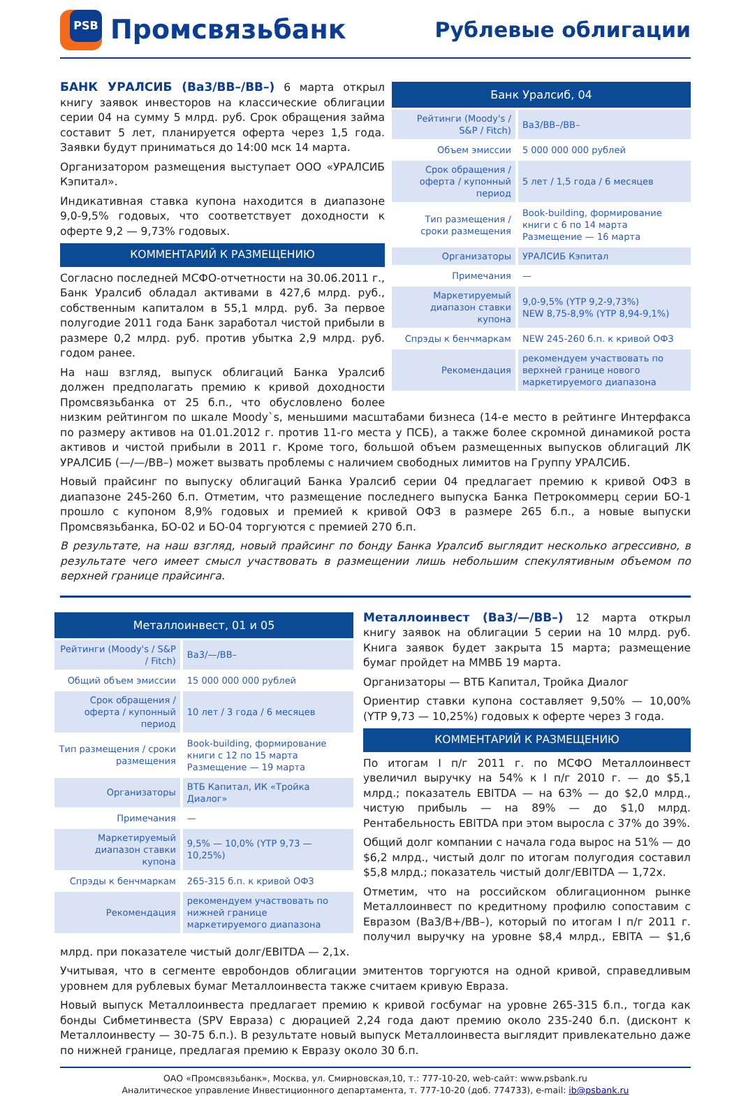PSB
Промсвязьбанк
Рублевые облигации
| Банк Уралсиб, 04 | |
| --- | --- |
| Рейтинги (Moody's / S&P / Fitch) | Ba3/BB–/BB– |
| Объем эмиссии | 5 000 000 000 рублей |
| Срок обращения / оферта / купонный период | 5 лет / 1,5 года / 6 месяцев |
| Тип размещения / сроки размещения | Book-building, формирование книги с 6 по 14 марта Размещение — 16 марта |
| Организаторы | УРАЛСИБ Кэпитал |
| Примечания | — |
| Маркетируемый диапазон ставки купона | 9,0-9,5% (YTP 9,2-9,73%) NEW 8,75-8,9% (YTP 8,94-9,1%) |
| Спрэды к бенчмаркам | NEW 245-260 б.п. к кривой ОФЗ |
| Рекомендация | рекомендуем участвовать по верхней границе нового маркетируемого диапазона |
БАНК УРАЛСИБ (Ba3/BB–/BB–) 6 марта открыл книгу заявок инвесторов на классические облигации серии 04 на сумму 5 млрд. руб. Срок обращения займа составит 5 лет, планируется оферта через 1,5 года. Заявки будут приниматься до 14:00 мск 14 марта.
Организатором размещения выступает ООО «УРАЛСИБ Кэпитал».
Индикативная ставка купона находится в диапазоне 9,0-9,5% годовых, что соответствует доходности к оферте 9,2 — 9,73% годовых.
КОММЕНТАРИЙ К РАЗМЕЩЕНИЮ
Согласно последней МСФО-отчетности на 30.06.2011 г., Банк Уралсиб обладал активами в 427,6 млрд. руб., собственным капиталом в 55,1 млрд. руб. За первое полугодие 2011 года Банк заработал чистой прибыли в размере 0,2 млрд. руб. против убытка 2,9 млрд. руб. годом ранее.
На наш взгляд, выпуск облигаций Банка Уралсиб должен предполагать премию к кривой доходности Промсвязьбанка от 25 б.п., что обусловлено более низким рейтингом по шкале Moody`s, меньшими масштабами бизнеса (14-е место в рейтинге Интерфакса по размеру активов на 01.01.2012 г. против 11-го места у ПСБ), а также более скромной динамикой роста активов и чистой прибыли в 2011 г. Кроме того, большой объем размещенных выпусков облигаций ЛК УРАЛСИБ (—/—/BB–) может вызвать проблемы с наличием свободных лимитов на Группу УРАЛСИБ.
Новый прайсинг по выпуску облигаций Банка Уралсиб серии 04 предлагает премию к кривой ОФЗ в диапазоне 245-260 б.п. Отметим, что размещение последнего выпуска Банка Петрокоммерц серии БО-1 прошло с купоном 8,9% годовых и премией к кривой ОФЗ в размере 265 б.п., а новые выпуски Промсвязьбанка, БО-02 и БО-04 торгуются с премией 270 б.п.
В результате, на наш взгляд, новый прайсинг по бонду Банка Уралсиб выглядит несколько агрессивно, в результате чего имеет смысл участвовать в размещении лишь небольшим спекулятивным объемом по верхней границе прайсинга.
| Металлоинвест, 01 и 05 | |
| --- | --- |
| Рейтинги (Moody's / S&P / Fitch) | Ba3/—/BB– |
| Общий объем эмиссии | 15 000 000 000 рублей |
| Срок обращения / оферта / купонный период | 10 лет / 3 года / 6 месяцев |
| Тип размещения / сроки размещения | Book-building, формирование книги с 12 по 15 марта Размещение — 19 марта |
| Организаторы | ВТБ Капитал, ИК «Тройка Диалог» |
| Примечания | — |
| Маркетируемый диапазон ставки купона | 9,5% — 10,0% (YTP 9,73 — 10,25%) |
| Спрэды к бенчмаркам | 265-315 б.п. к кривой ОФЗ |
| Рекомендация | рекомендуем участвовать по нижней границе маркетируемого диапазона |
Металлоинвест (Ba3/—/BB–) 12 марта открыл книгу заявок на облигации 5 серии на 10 млрд. руб. Книга заявок будет закрыта 15 марта; размещение бумаг пройдет на ММВБ 19 марта.
Организаторы — ВТБ Капитал, Тройка Диалог
Ориентир ставки купона составляет 9,50% — 10,00% (YTP 9,73 — 10,25%) годовых к оферте через 3 года.
КОММЕНТАРИЙ К РАЗМЕЩЕНИЮ
По итогам I п/г 2011 г. по МСФО Металлоинвест увеличил выручку на 54% к I п/г 2010 г. — до $5,1 млрд.; показатель EBITDA — на 63% — до $2,0 млрд., чистую прибыль — на 89% — до $1,0 млрд. Рентабельность EBITDA при этом выросла с 37% до 39%.
Общий долг компании с начала года вырос на 51% — до $6,2 млрд., чистый долг по итогам полугодия составил $5,8 млрд.; показатель чистый долг/EBITDA — 1,72x.
Отметим, что на российском облигационном рынке Металлоинвест по кредитному профилю сопоставим с Евразом (Ba3/B+/BB–), который по итогам I п/г 2011 г. получил выручку на уровне $8,4 млрд., EBITA — $1,6 млрд. при показателе чистый долг/EBITDA — 2,1x.
Учитывая, что в сегменте евробондов облигации эмитентов торгуются на одной кривой, справедливым уровнем для рублевых бумаг Металлоинвеста также считаем кривую Евраза.
Новый выпуск Металлоинвеста предлагает премию к кривой госбумаг на уровне 265-315 б.п., тогда как бонды Сибметинвеста (SPV Евраза) с дюрацией 2,24 года дают премию около 235-240 б.п. (дисконт к Металлоинвесту — 30-75 б.п.). В результате новый выпуск Металлоинвеста выглядит привлекательно даже по нижней границе, предлагая премию к Евразу около 30 б.п.
ОАО «Промсвязьбанк», Москва, ул. Смирновская,10, т.: 777-10-20, web-сайт: www.psbank.ru
Аналитическое управление Инвестиционного департамента, т. 777-10-20 (доб. 774733), e-mail: ib@psbank.ru